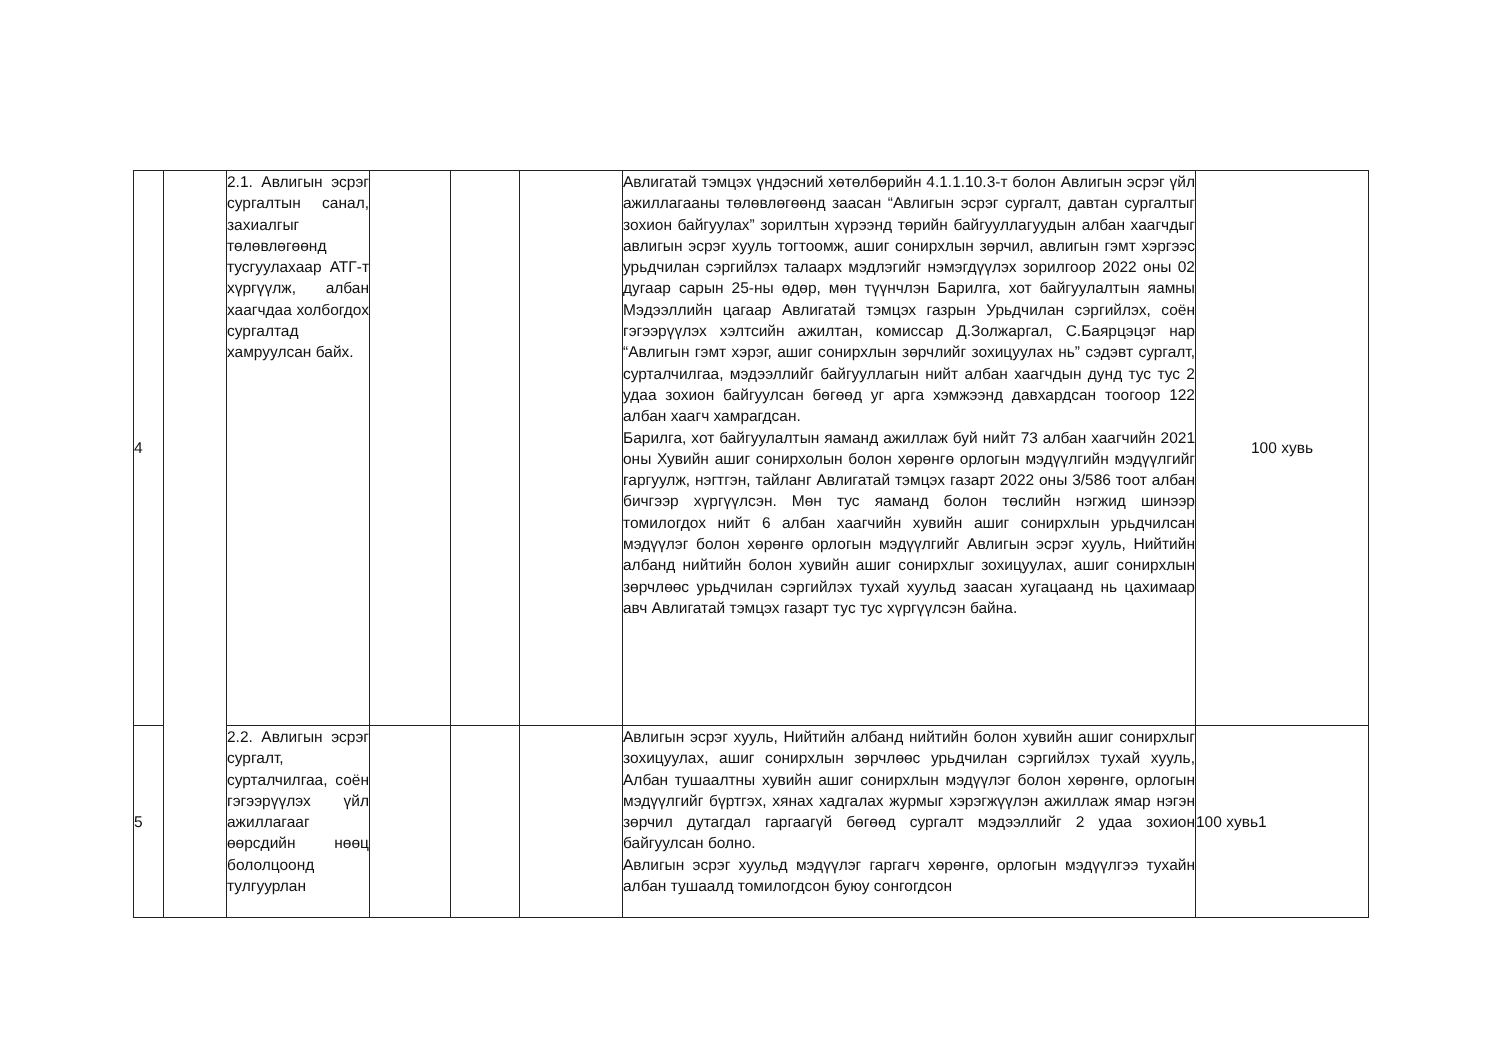| 4 | | 2.1. Авлигын эсрэг сургалтын санал, захиалгыг төлөвлөгөөнд тусгуулахаар АТГ-т хүргүүлж, албан хаагчдаа холбогдох сургалтад хамруулсан байх. | | | | Авлигатай тэмцэх үндэсний хөтөлбөрийн 4.1.1.10.3-т болон Авлигын эсрэг үйл ажиллагааны төлөвлөгөөнд заасан “Авлигын эсрэг сургалт, давтан сургалтыг зохион байгуулах” зорилтын хүрээнд төрийн байгууллагуудын албан хаагчдыг авлигын эсрэг хууль тогтоомж, ашиг сонирхлын зөрчил, авлигын гэмт хэргээс урьдчилан сэргийлэх талаарх мэдлэгийг нэмэгдүүлэх зорилгоор 2022 оны 02 дугаар сарын 25-ны өдөр, мөн түүнчлэн Барилга, хот байгуулалтын яамны Мэдээллийн цагаар Авлигатай тэмцэх газрын Урьдчилан сэргийлэх, соён гэгээрүүлэх хэлтсийн ажилтан, комиссар Д.Золжаргал, С.Баярцэцэг нар “Авлигын гэмт хэрэг, ашиг сонирхлын зөрчлийг зохицуулах нь” сэдэвт сургалт, сурталчилгаа, мэдээллийг байгууллагын нийт албан хаагчдын дунд тус тус 2 удаа зохион байгуулсан бөгөөд уг арга хэмжээнд давхардсан тоогоор 122 албан хаагч хамрагдсан. Барилга, хот байгуулалтын яаманд ажиллаж буй нийт 73 албан хаагчийн 2021 оны Хувийн ашиг сонирхолын болон хөрөнгө орлогын мэдүүлгийн мэдүүлгийг гаргуулж, нэгтгэн, тайланг Авлигатай тэмцэх газарт 2022 оны 3/586 тоот албан бичгээр хүргүүлсэн. Мөн тус яаманд болон төслийн нэгжид шинээр томилогдох нийт 6 албан хаагчийн хувийн ашиг сонирхлын урьдчилсан мэдүүлэг болон хөрөнгө орлогын мэдүүлгийг Авлигын эсрэг хууль, Нийтийн албанд нийтийн болон хувийн ашиг сонирхлыг зохицуулах, ашиг сонирхлын зөрчлөөс урьдчилан сэргийлэх тухай хуульд заасан хугацаанд нь цахимаар авч Авлигатай тэмцэх газарт тус тус хүргүүлсэн байна. | 100 хувь |
| 5 | | 2.2. Авлигын эсрэг сургалт, сурталчилгаа, соён гэгээрүүлэх үйл ажиллагааг өөрсдийн нөөц бололцоонд тулгуурлан | | | | Авлигын эсрэг хууль, Нийтийн албанд нийтийн болон хувийн ашиг сонирхлыг зохицуулах, ашиг сонирхлын зөрчлөөс урьдчилан сэргийлэх тухай хууль, Албан тушаалтны хувийн ашиг сонирхлын мэдүүлэг болон хөрөнгө, орлогын мэдүүлгийг бүртгэх, хянах хадгалах журмыг хэрэгжүүлэн ажиллаж ямар нэгэн зөрчил дутагдал гаргаагүй бөгөөд сургалт мэдээллийг 2 удаа зохион байгуулсан болно. Авлигын эсрэг хуульд мэдүүлэг гаргагч хөрөнгө, орлогын мэдүүлгээ тухайн албан тушаалд томилогдсон буюу сонгогдсон | 100 хувь1 |